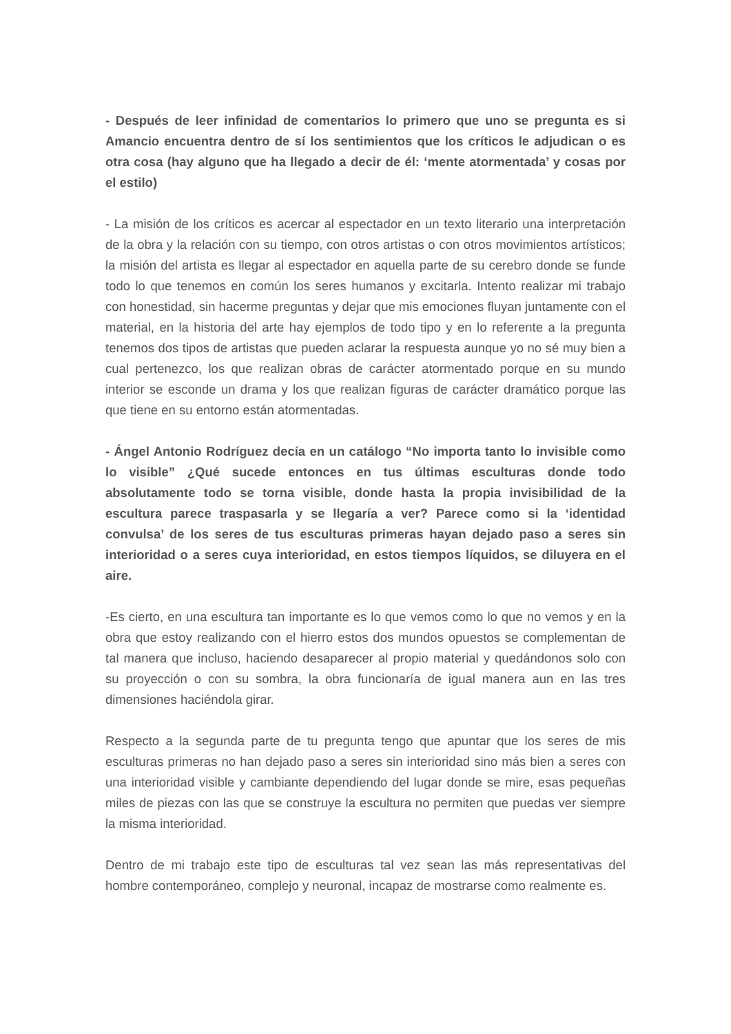- Después de leer infinidad de comentarios lo primero que uno se pregunta es si Amancio encuentra dentro de sí los sentimientos que los críticos le adjudican o es otra cosa (hay alguno que ha llegado a decir de él: ‘mente atormentada’ y cosas por el estilo)
- La misión de los críticos es acercar al espectador en un texto literario una interpretación de la obra y la relación con su tiempo, con otros artistas o con otros movimientos artísticos; la misión del artista es llegar al espectador en aquella parte de su cerebro donde se funde todo lo que tenemos en común los seres humanos y excitarla. Intento realizar mi trabajo con honestidad, sin hacerme preguntas y dejar que mis emociones fluyan juntamente con el material, en la historia del arte hay ejemplos de todo tipo y en lo referente a la pregunta tenemos dos tipos de artistas que pueden aclarar la respuesta aunque yo no sé muy bien a cual pertenezco, los que realizan obras de carácter atormentado porque en su mundo interior se esconde un drama y los que realizan figuras de carácter dramático porque las que tiene en su entorno están atormentadas.
- Ángel Antonio Rodríguez decía en un catálogo “No importa tanto lo invisible como lo visible” ¿Qué sucede entonces en tus últimas esculturas donde todo absolutamente todo se torna visible, donde hasta la propia invisibilidad de la escultura parece traspasarla y se llegaría a ver? Parece como si la ‘identidad convulsa’ de los seres de tus esculturas primeras hayan dejado paso a seres sin interioridad o a seres cuya interioridad, en estos tiempos líquidos, se diluyera en el aire.
-Es cierto, en una escultura tan importante es lo que vemos como lo que no vemos y en la obra que estoy realizando con el hierro estos dos mundos opuestos se complementan de tal manera que incluso, haciendo desaparecer al propio material y quedándonos solo con su proyección o con su sombra, la obra funcionaría de igual manera aun en las tres dimensiones haciéndola girar.
Respecto a la segunda parte de tu pregunta tengo que apuntar que los seres de mis esculturas primeras no han dejado paso a seres sin interioridad sino más bien a seres con una interioridad visible y cambiante dependiendo del lugar donde se mire, esas pequeñas miles de piezas con las que se construye la escultura no permiten que puedas ver siempre la misma interioridad.
Dentro de mi trabajo este tipo de esculturas tal vez sean las más representativas del hombre contemporáneo, complejo y neuronal, incapaz de mostrarse como realmente es.